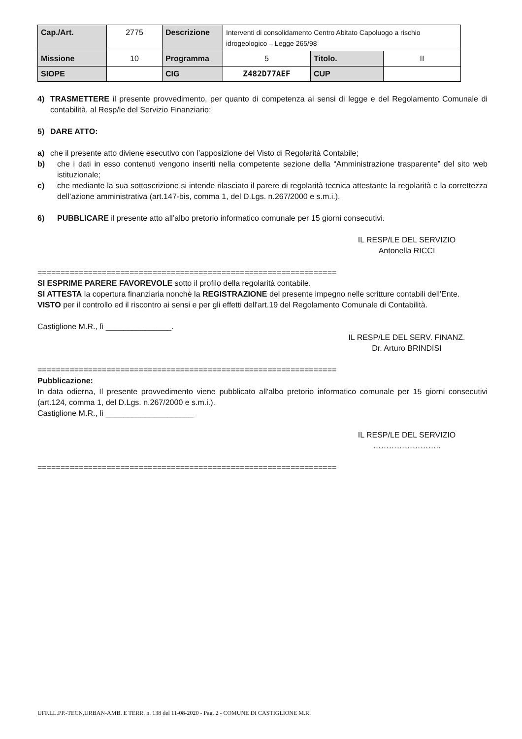| Cap./Art. | 2775 | Descrizione | Interventi di consolidamento Centro Abitato Capoluogo a rischio idrogeologico – Legge 265/98 | | |
| Missione | 10 | Programma | 5 | Titolo. | II |
| SIOPE | | CIG | Z482D77AEF | CUP | |
4) TRASMETTERE il presente provvedimento, per quanto di competenza ai sensi di legge e del Regolamento Comunale di contabilità, al Resp/le del Servizio Finanziario;
5) DARE ATTO:
a) che il presente atto diviene esecutivo con l’apposizione del Visto di Regolarità Contabile;
b) che i dati in esso contenuti vengono inseriti nella competente sezione della “Amministrazione trasparente” del sito web istituzionale;
c) che mediante la sua sottoscrizione si intende rilasciato il parere di regolarità tecnica attestante la regolarità e la correttezza dell’azione amministrativa (art.147-bis, comma 1, del D.Lgs. n.267/2000 e s.m.i.).
6) PUBBLICARE il presente atto all’albo pretorio informatico comunale per 15 giorni consecutivi.
IL RESP/LE DEL SERVIZIO
Antonella RICCI
=================================================================
SI ESPRIME PARERE FAVOREVOLE sotto il profilo della regolarità contabile.
SI ATTESTA la copertura finanziaria nonchè la REGISTRAZIONE del presente impegno nelle scritture contabili dell'Ente.
VISTO per il controllo ed il riscontro ai sensi e per gli effetti dell'art.19 del Regolamento Comunale di Contabilità.
Castiglione M.R., lì _______________.
IL RESP/LE DEL SERV. FINANZ.
Dr. Arturo BRINDISI
=================================================================
Pubblicazione:
In data odierna, Il presente provvedimento viene pubblicato all'albo pretorio informatico comunale per 15 giorni consecutivi (art.124, comma 1, del D.Lgs. n.267/2000 e s.m.i.).
Castiglione M.R., lì ____________________
IL RESP/LE DEL SERVIZIO
……………………..
=================================================================
UFF.LL.PP.-TECN,URBAN-AMB. E TERR. n. 138 del 11-08-2020 - Pag. 2 - COMUNE DI CASTIGLIONE M.R.